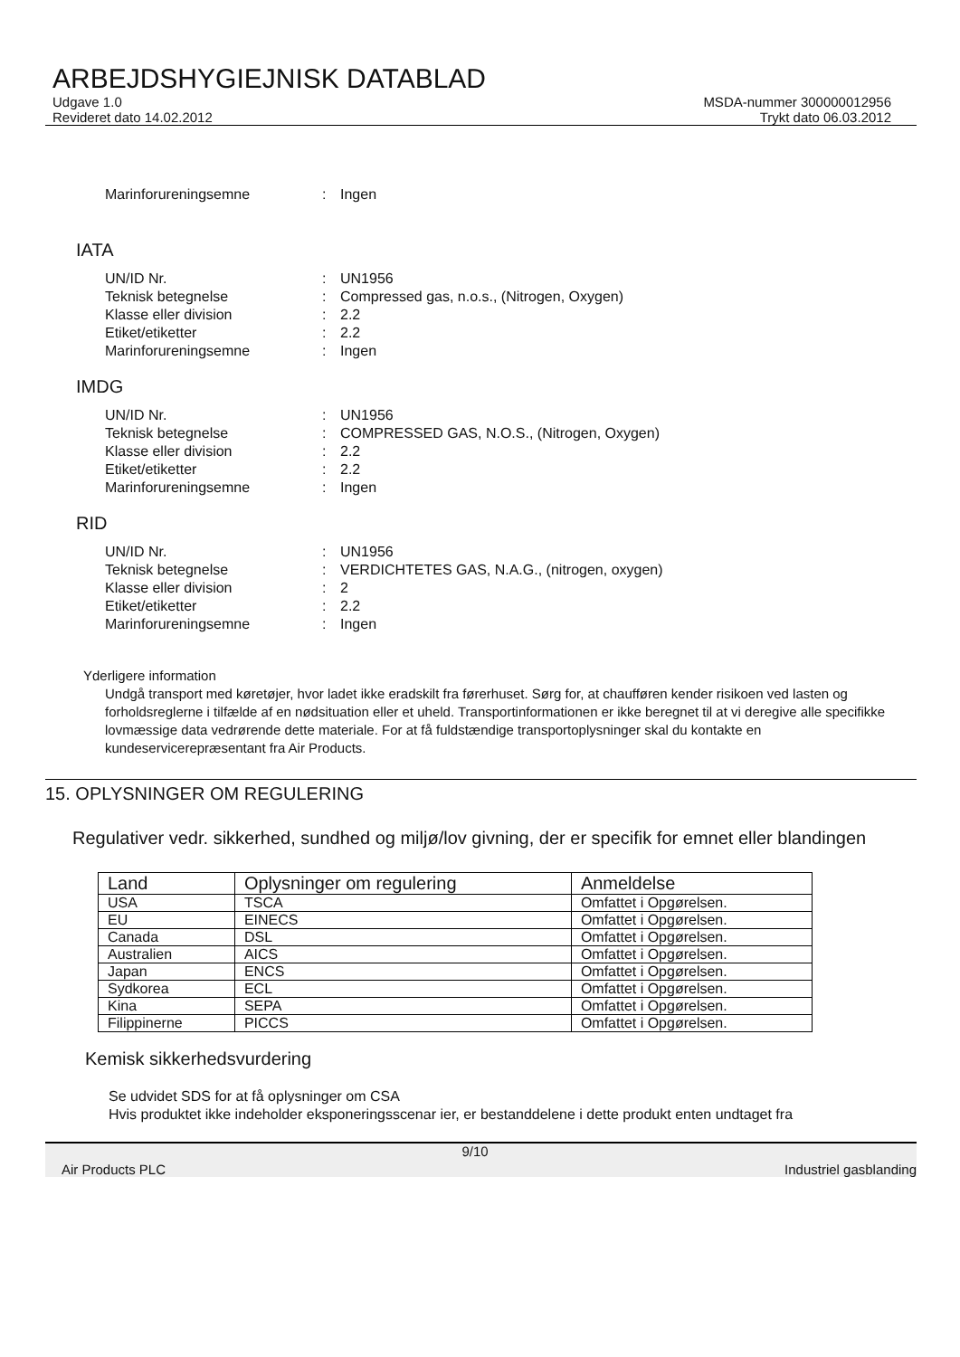ARBEJDSHYGIEJNISK DATABLAD
Udgave 1.0
Revideret dato 14.02.2012
MSDA-nummer 300000012956
Trykt dato 06.03.2012
Marinforureningsemne: Ingen
IATA
UN/ID Nr.: UN1956 Teknisk betegnelse: Compressed gas, n.o.s., (Nitrogen, Oxygen) Klasse eller division: 2.2 Etiket/etiketter: 2.2 Marinforureningsemne: Ingen
IMDG
UN/ID Nr.: UN1956 Teknisk betegnelse: COMPRESSED GAS, N.O.S., (Nitrogen, Oxygen) Klasse eller division: 2.2 Etiket/etiketter: 2.2 Marinforureningsemne: Ingen
RID
UN/ID Nr.: UN1956 Teknisk betegnelse: VERDICHTETES GAS, N.A.G., (nitrogen, oxygen) Klasse eller division: 2 Etiket/etiketter: 2.2 Marinforureningsemne: Ingen
Yderligere information
Undgå transport med køretøjer, hvor ladet ikke eradskilt fra førerhuset. Sørg for, at chaufføren kender risikoen ved lasten og forholdsreglerne i tilfælde af en nødsituation eller et uheld. Transportinformationen er ikke beregnet til at vi deregive alle specifikke lovmæssige data vedrørende dette materiale. For at få fuldstændige transportoplysninger skal du kontakte en kundeservicerepræsentant fra Air Products.
15. OPLYSNINGER OM REGULERING
Regulativer vedr. sikkerhed, sundhed og miljø/lov givning, der er specifik for emnet eller blandingen
| Land | Oplysninger om regulering | Anmeldelse |
| --- | --- | --- |
| USA | TSCA | Omfattet i Opgørelsen. |
| EU | EINECS | Omfattet i Opgørelsen. |
| Canada | DSL | Omfattet i Opgørelsen. |
| Australien | AICS | Omfattet i Opgørelsen. |
| Japan | ENCS | Omfattet i Opgørelsen. |
| Sydkorea | ECL | Omfattet i Opgørelsen. |
| Kina | SEPA | Omfattet i Opgørelsen. |
| Filippinerne | PICCS | Omfattet i Opgørelsen. |
Kemisk sikkerhedsvurdering
Se udvidet SDS for at få oplysninger om CSA
Hvis produktet ikke indeholder eksponeringsscenar ier, er bestanddelene i dette produkt enten undtaget fra
Air Products PLC 9/10 Industriel gasblanding